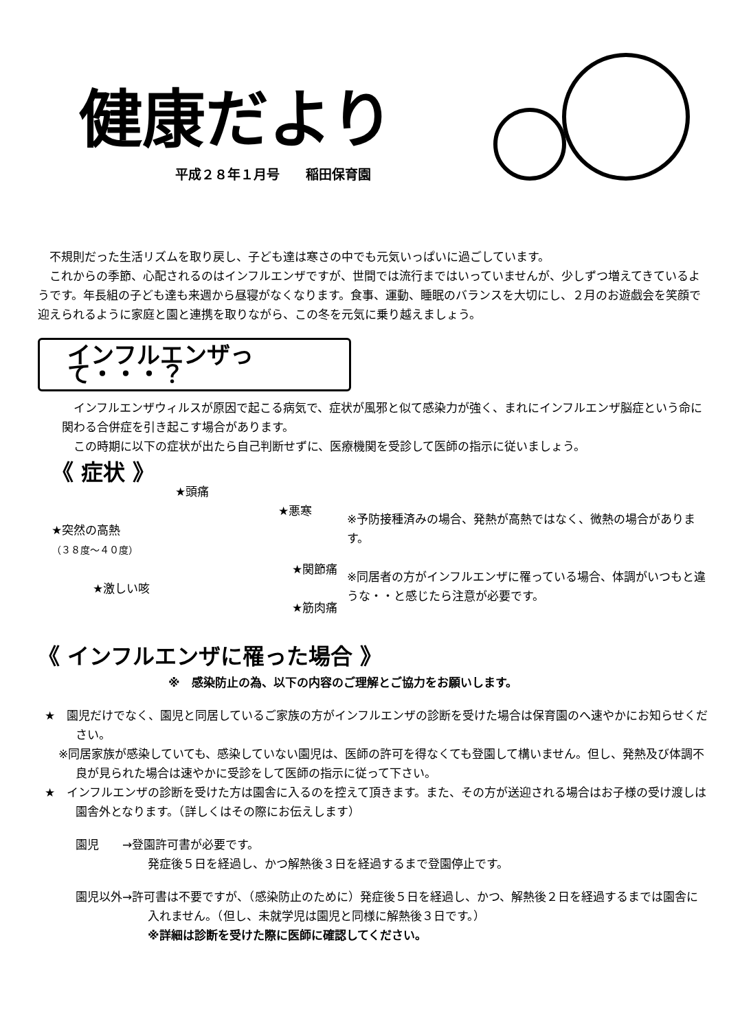健康だより
平成２８年１月号　　稲田保育園
不規則だった生活リズムを取り戻し、子ども達は寒さの中でも元気いっぱいに過ごしています。
これからの季節、心配されるのはインフルエンザですが、世間では流行まではいっていませんが、少しずつ増えてきているようです。年長組の子ども達も来週から昼寝がなくなります。食事、運動、睡眠のバランスを大切にし、２月のお遊戯会を笑顔で迎えられるように家庭と園と連携を取りながら、この冬を元気に乗り越えましょう。
インフルエンザって・・・？
インフルエンザウィルスが原因で起こる病気で、症状が風邪と似て感染力が強く、まれにインフルエンザ脳症という命に関わる合併症を引き起こす場合があります。
この時期に以下の症状が出たら自己判断せずに、医療機関を受診して医師の指示に従いましょう。
《 症状 》
★頭痛
★悪寒
★突然の高熱
（３８度～４０度）
★関節痛
★激しい咳
★筋肉痛
※予防接種済みの場合、発熱が高熱ではなく、微熱の場合があります。
※同居者の方がインフルエンザに罹っている場合、体調がいつもと違うな・・と感じたら注意が必要です。
《 インフルエンザに罹った場合 》
※　感染防止の為、以下の内容のご理解とご協力をお願いします。
★　園児だけでなく、園児と同居しているご家族の方がインフルエンザの診断を受けた場合は保育園のへ速やかにお知らせください。
※同居家族が感染していても、感染していない園児は、医師の許可を得なくても登園して構いません。但し、発熱及び体調不良が見られた場合は速やかに受診をして医師の指示に従って下さい。
★　インフルエンザの診断を受けた方は園舎に入るのを控えて頂きます。また、その方が送迎される場合はお子様の受け渡しは園舎外となります。（詳しくはその際にお伝えします）
園児　　→登園許可書が必要です。
発症後５日を経過し、かつ解熱後３日を経過するまで登園停止です。
園児以外→許可書は不要ですが、（感染防止のために）発症後５日を経過し、かつ、解熱後２日を経過するまでは園舎に入れません。（但し、未就学児は園児と同様に解熱後３日です。）
※詳細は診断を受けた際に医師に確認してください。